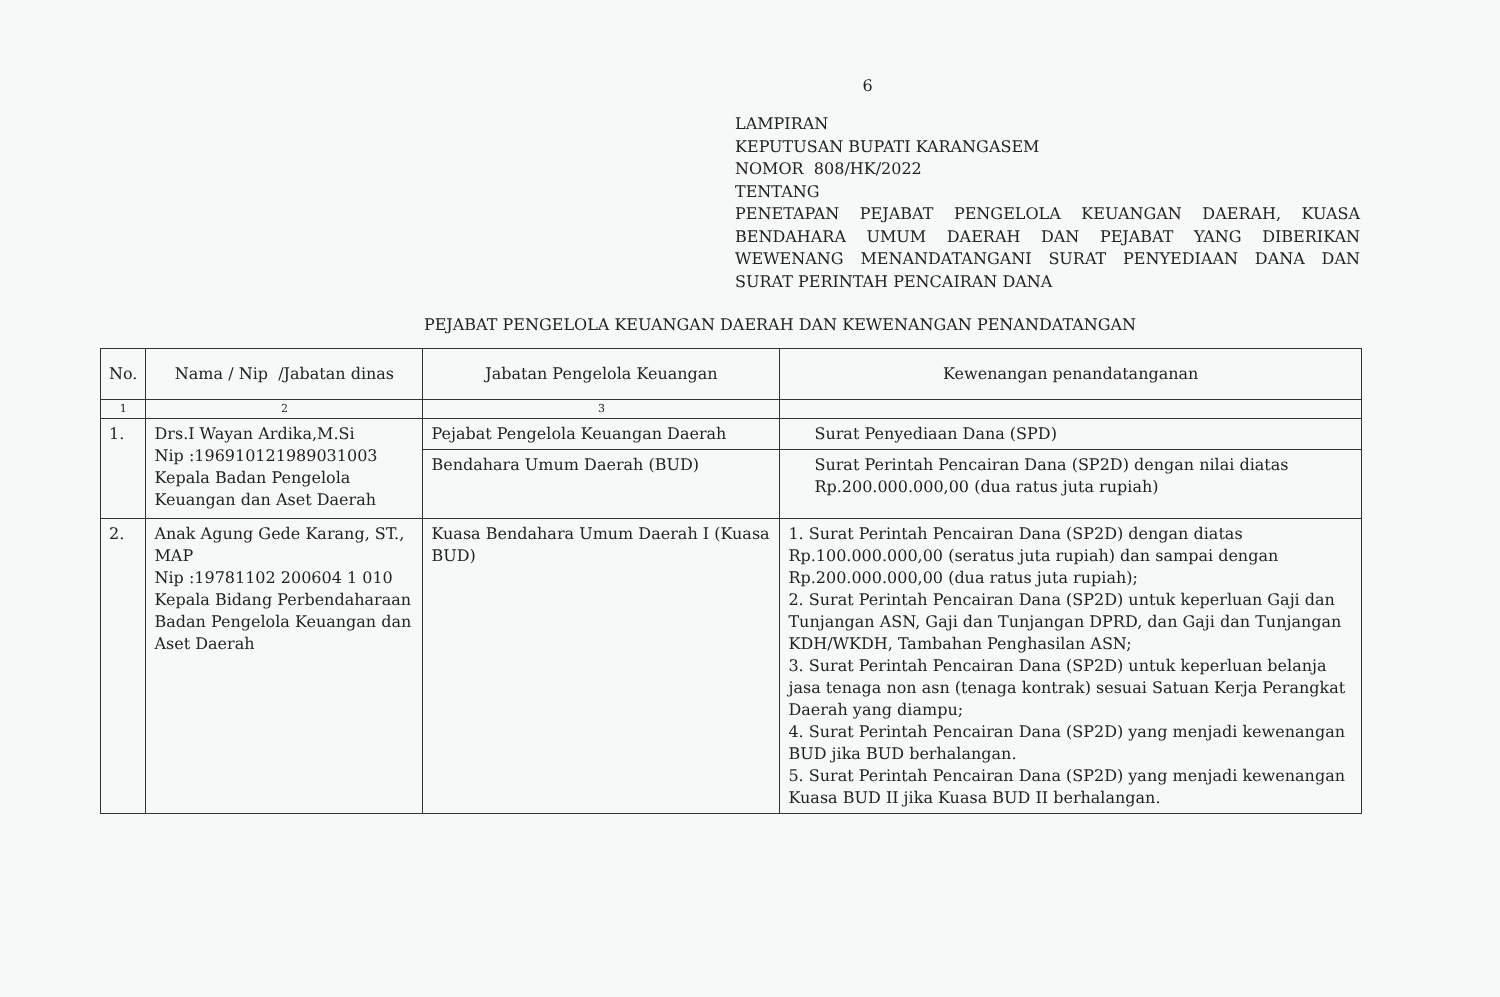6
LAMPIRAN
KEPUTUSAN BUPATI KARANGASEM
NOMOR 808/HK/2022
TENTANG
PENETAPAN PEJABAT PENGELOLA KEUANGAN DAERAH, KUASA BENDAHARA UMUM DAERAH DAN PEJABAT YANG DIBERIKAN WEWENANG MENANDATANGANI SURAT PENYEDIAAN DANA DAN SURAT PERINTAH PENCAIRAN DANA
PEJABAT PENGELOLA KEUANGAN DAERAH DAN KEWENANGAN PENANDATANGAN
| No. | Nama / Nip /Jabatan dinas | Jabatan Pengelola Keuangan | Kewenangan penandatanganan |
| --- | --- | --- | --- |
| 1 | 2 | 3 | |
| 1. | Drs.I Wayan Ardika,M.Si Nip :196910121989031003 Kepala Badan Pengelola Keuangan dan Aset Daerah | Pejabat Pengelola Keuangan Daerah | Surat Penyediaan Dana (SPD) |
| | | Bendahara Umum Daerah (BUD) | Surat Perintah Pencairan Dana (SP2D) dengan nilai diatas Rp.200.000.000,00 (dua ratus juta rupiah) |
| 2. | Anak Agung Gede Karang, ST., MAP Nip :19781102 200604 1 010 Kepala Bidang Perbendaharaan Badan Pengelola Keuangan dan Aset Daerah | Kuasa Bendahara Umum Daerah I (Kuasa BUD) | 1. Surat Perintah Pencairan Dana (SP2D) dengan diatas Rp.100.000.000,00 (seratus juta rupiah) dan sampai dengan Rp.200.000.000,00 (dua ratus juta rupiah); 2. Surat Perintah Pencairan Dana (SP2D) untuk keperluan Gaji dan Tunjangan ASN, Gaji dan Tunjangan DPRD, dan Gaji dan Tunjangan KDH/WKDH, Tambahan Penghasilan ASN; 3. Surat Perintah Pencairan Dana (SP2D) untuk keperluan belanja jasa tenaga non asn (tenaga kontrak) sesuai Satuan Kerja Perangkat Daerah yang diampu; 4. Surat Perintah Pencairan Dana (SP2D) yang menjadi kewenangan BUD jika BUD berhalangan. 5. Surat Perintah Pencairan Dana (SP2D) yang menjadi kewenangan Kuasa BUD II jika Kuasa BUD II berhalangan. |